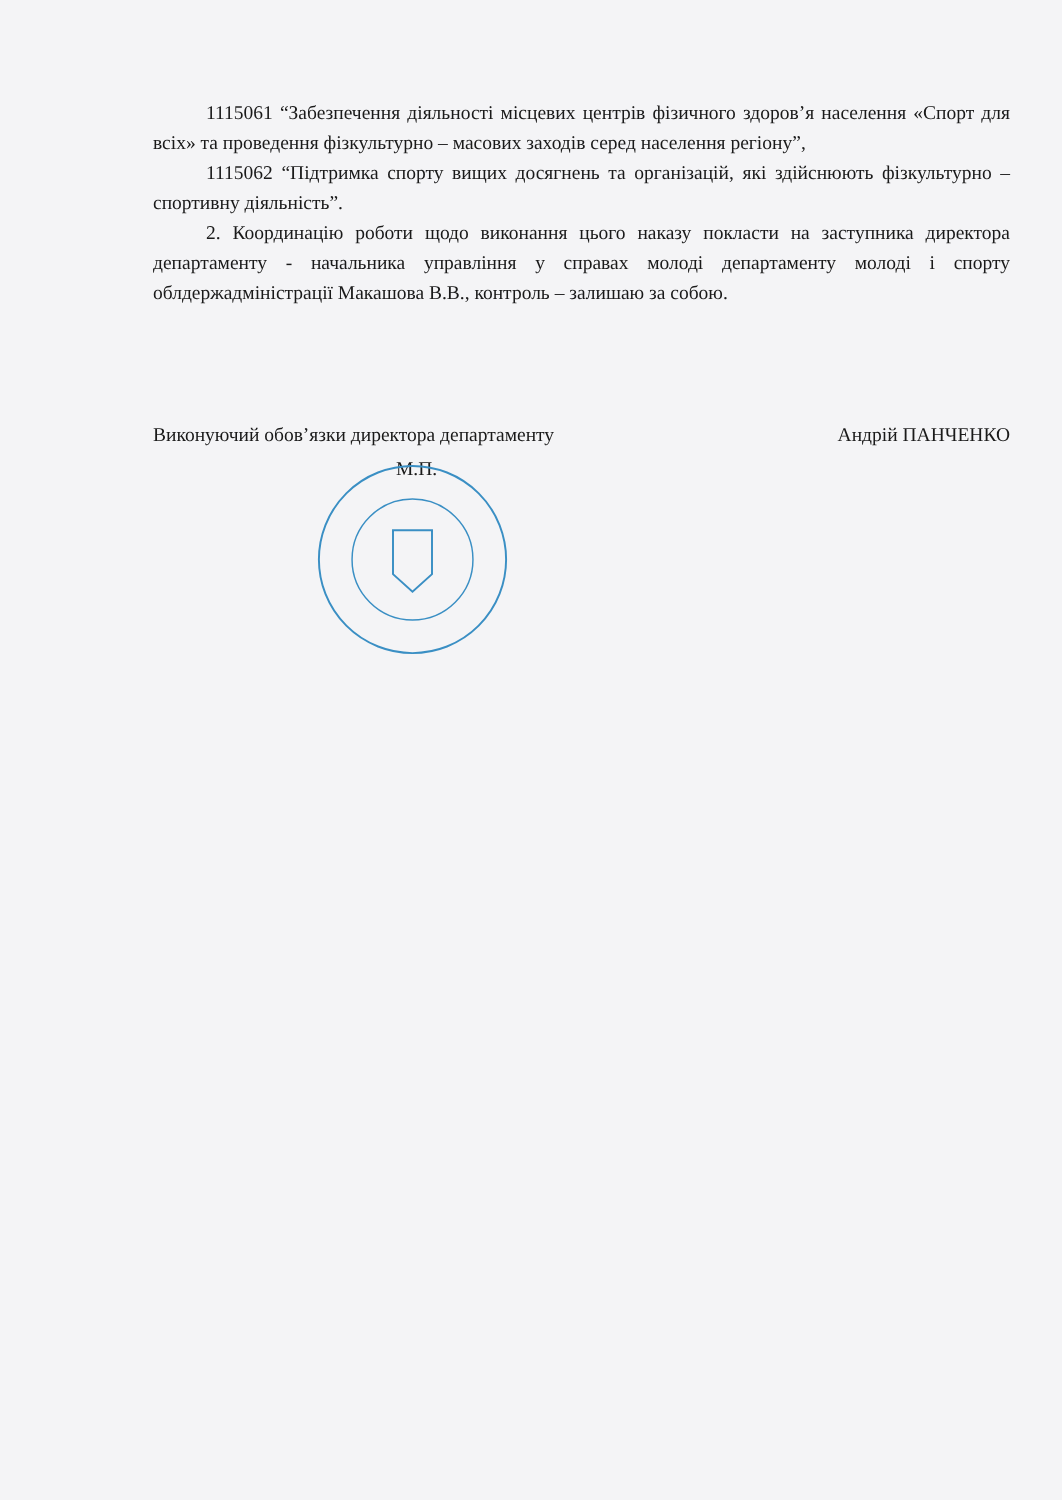1115061 “Забезпечення діяльності місцевих центрів фізичного здоров’я населення «Спорт для всіх» та проведення фізкультурно – масових заходів серед населення регіону”,
1115062 “Підтримка спорту вищих досягнень та організацій, які здійснюють фізкультурно – спортивну діяльність”.
2. Координацію роботи щодо виконання цього наказу покласти на заступника директора департаменту - начальника управління у справах молоді департаменту молоді і спорту облдержадміністрації Макашова В.В., контроль – залишаю за собою.
Виконуючий обов’язки директора департаменту Андрій ПАНЧЕНКО
М.П.